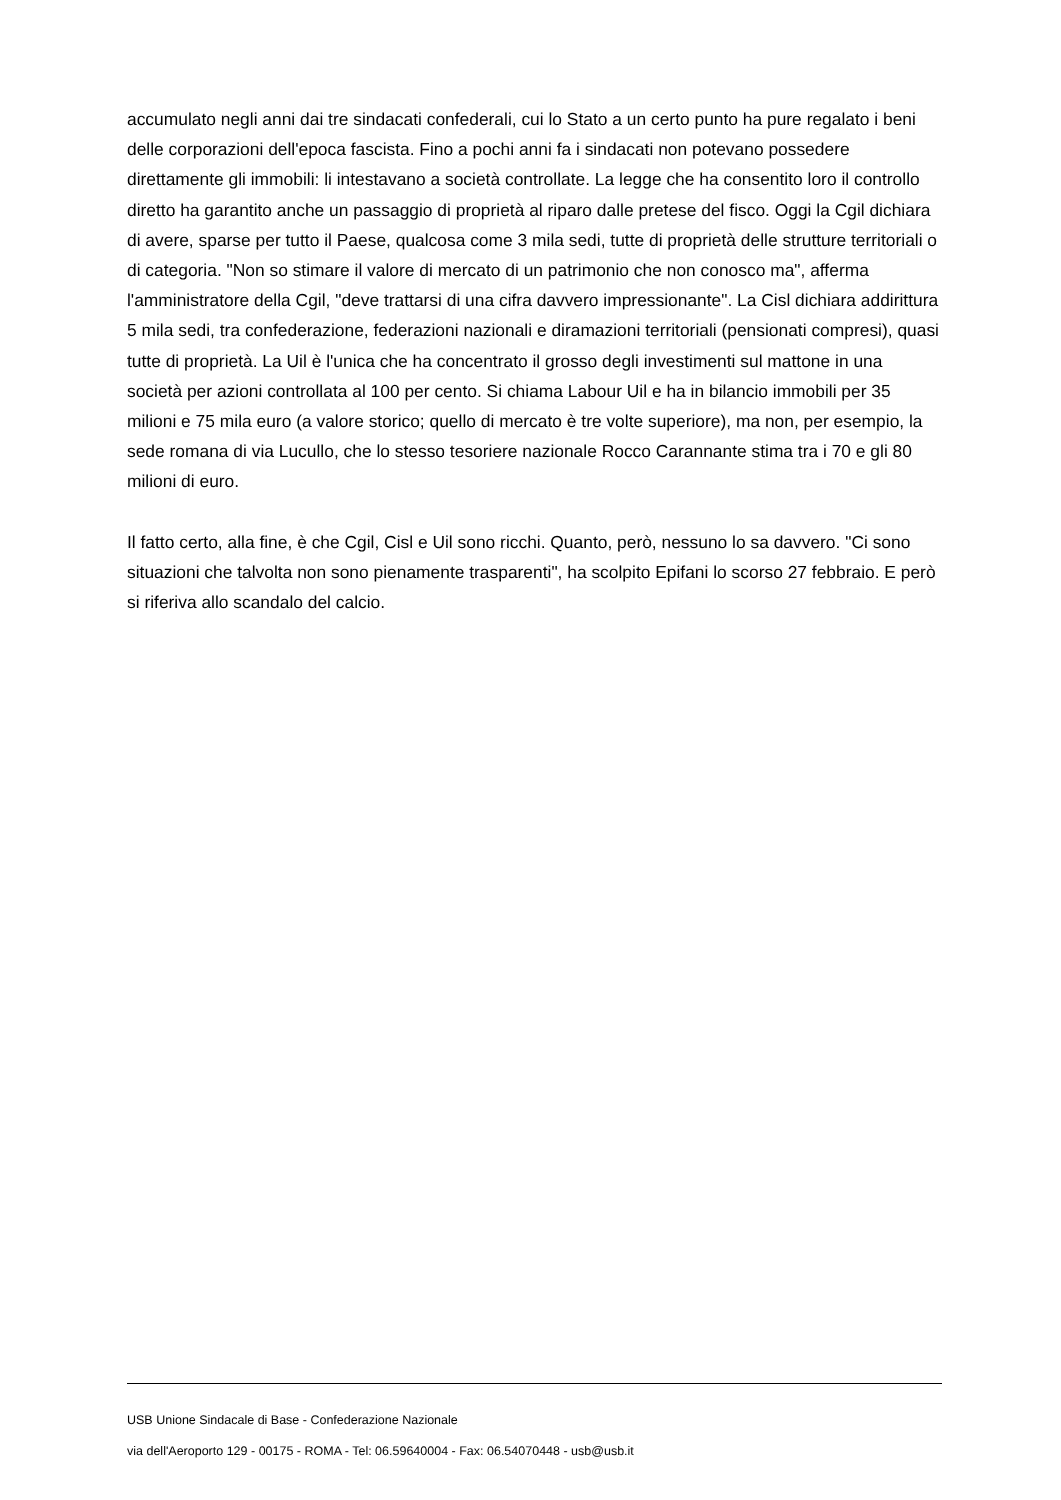accumulato negli anni dai tre sindacati confederali, cui lo Stato a un certo punto ha pure regalato i beni delle corporazioni dell'epoca fascista. Fino a pochi anni fa i sindacati non potevano possedere direttamente gli immobili: li intestavano a società controllate. La legge che ha consentito loro il controllo diretto ha garantito anche un passaggio di proprietà al riparo dalle pretese del fisco. Oggi la Cgil dichiara di avere, sparse per tutto il Paese, qualcosa come 3 mila sedi, tutte di proprietà delle strutture territoriali o di categoria. "Non so stimare il valore di mercato di un patrimonio che non conosco ma", afferma l'amministratore della Cgil, "deve trattarsi di una cifra davvero impressionante". La Cisl dichiara addirittura 5 mila sedi, tra confederazione, federazioni nazionali e diramazioni territoriali (pensionati compresi), quasi tutte di proprietà. La Uil è l'unica che ha concentrato il grosso degli investimenti sul mattone in una società per azioni controllata al 100 per cento. Si chiama Labour Uil e ha in bilancio immobili per 35 milioni e 75 mila euro (a valore storico; quello di mercato è tre volte superiore), ma non, per esempio, la sede romana di via Lucullo, che lo stesso tesoriere nazionale Rocco Carannante stima tra i 70 e gli 80 milioni di euro.
Il fatto certo, alla fine, è che Cgil, Cisl e Uil sono ricchi. Quanto, però, nessuno lo sa davvero. "Ci sono situazioni che talvolta non sono pienamente trasparenti", ha scolpito Epifani lo scorso 27 febbraio. E però si riferiva allo scandalo del calcio.
USB Unione Sindacale di Base - Confederazione Nazionale
via dell'Aeroporto 129 - 00175 - ROMA - Tel: 06.59640004 - Fax: 06.54070448 - usb@usb.it